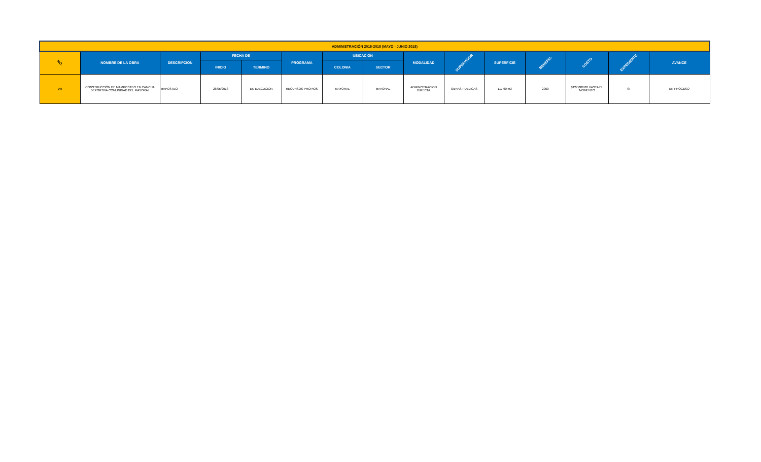| ADMINISTRACIÓN 2015-2018 (MAYO - JUNIO 2018) | | | | | | | | | | | | | | |
| --- | --- | --- | --- | --- | --- | --- | --- | --- | --- | --- | --- | --- | --- | --- |
| NO. | NOMBRE DE LA OBRA | DESCRIPCION | FECHA DE | | PROGRAMA | UBICACIÓN | | MODALIDAD | SUPERVISOR | SUPERFICIE | BENEFIC. | COSTO | EXPEDIENTE | AVANCE |
| | | | INICIO | TERMINO | | COLONIA | SECTOR | | | | | | | |
| 20 | CONSTRUCCIÓN DE MAMPOSTEO EN CANCHA DEPORTIVA COMUNIDAD DEL MAYORAL | MAPOSTEO | 28/05/2018 | EN EJECUCION | RECURSOS PROPIOS | MAYORAL | MAYORAL | ADMINISTRACION DIRECTA | OBRAS PUBLICAS | 117.60 m3 | 2000 | $127,088.00 HASTA EL MOMENTO | SI | EN PROCESO |